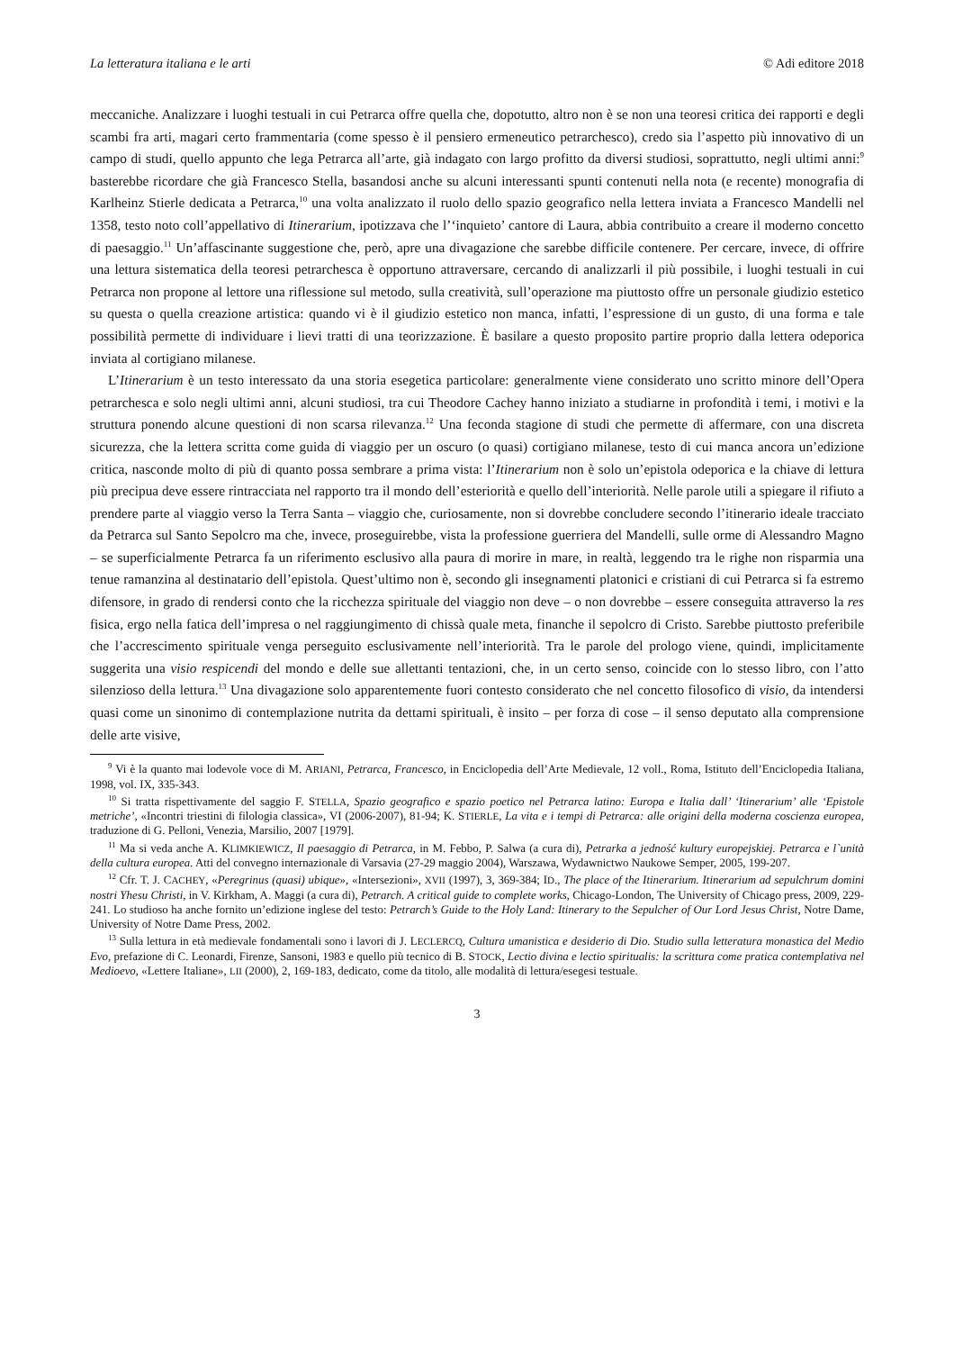La letteratura italiana e le arti © Adi editore 2018
meccaniche. Analizzare i luoghi testuali in cui Petrarca offre quella che, dopotutto, altro non è se non una teoresi critica dei rapporti e degli scambi fra arti, magari certo frammentaria (come spesso è il pensiero ermeneutico petrarchesco), credo sia l’aspetto più innovativo di un campo di studi, quello appunto che lega Petrarca all’arte, già indagato con largo profitto da diversi studiosi, soprattutto, negli ultimi anni:<sup>9</sup> basterebbe ricordare che già Francesco Stella, basandosi anche su alcuni interessanti spunti contenuti nella nota (e recente) monografia di Karlheinz Stierle dedicata a Petrarca,<sup>10</sup> una volta analizzato il ruolo dello spazio geografico nella lettera inviata a Francesco Mandelli nel 1358, testo noto coll’appellativo di Itinerarium, ipotizzava che l’‘inquieto’ cantore di Laura, abbia contribuito a creare il moderno concetto di paesaggio.<sup>11</sup> Un’affascinante suggestione che, però, apre una divagazione che sarebbe difficile contenere. Per cercare, invece, di offrire una lettura sistematica della teoresi petrarchesca è opportuno attraversare, cercando di analizzarli il più possibile, i luoghi testuali in cui Petrarca non propone al lettore una riflessione sul metodo, sulla creatività, sull’operazione ma piuttosto offre un personale giudizio estetico su questa o quella creazione artistica: quando vi è il giudizio estetico non manca, infatti, l’espressione di un gusto, di una forma e tale possibilità permette di individuare i lievi tratti di una teorizzazione. È basilare a questo proposito partire proprio dalla lettera odeporica inviata al cortigiano milanese.
L’Itinerarium è un testo interessato da una storia esegetica particolare: generalmente viene considerato uno scritto minore dell’Opera petrarchesca e solo negli ultimi anni, alcuni studiosi, tra cui Theodore Cachey hanno iniziato a studiarne in profondità i temi, i motivi e la struttura ponendo alcune questioni di non scarsa rilevanza.<sup>12</sup> Una feconda stagione di studi che permette di affermare, con una discreta sicurezza, che la lettera scritta come guida di viaggio per un oscuro (o quasi) cortigiano milanese, testo di cui manca ancora un’edizione critica, nasconde molto di più di quanto possa sembrare a prima vista: l’Itinerarium non è solo un’epistola odeporica e la chiave di lettura più precipua deve essere rintracciata nel rapporto tra il mondo dell’esteriorità e quello dell’interiorità. Nelle parole utili a spiegare il rifiuto a prendere parte al viaggio verso la Terra Santa – viaggio che, curiosamente, non si dovrebbe concludere secondo l’itinerario ideale tracciato da Petrarca sul Santo Sepolcro ma che, invece, proseguirebbe, vista la professione guerriera del Mandelli, sulle orme di Alessandro Magno – se superficialmente Petrarca fa un riferimento esclusivo alla paura di morire in mare, in realtà, leggendo tra le righe non risparmia una tenue ramanzina al destinatario dell’epistola. Quest’ultimo non è, secondo gli insegnamenti platonici e cristiani di cui Petrarca si fa estremo difensore, in grado di rendersi conto che la ricchezza spirituale del viaggio non deve – o non dovrebbe – essere conseguita attraverso la res fisica, ergo nella fatica dell’impresa o nel raggiungimento di chissà quale meta, finanche il sepolcro di Cristo. Sarebbe piuttosto preferibile che l’accrescimento spirituale venga perseguito esclusivamente nell’interiorità. Tra le parole del prologo viene, quindi, implicitamente suggerita una visio respicendi del mondo e delle sue allettanti tentazioni, che, in un certo senso, coincide con lo stesso libro, con l’atto silenzioso della lettura.<sup>13</sup> Una divagazione solo apparentemente fuori contesto considerato che nel concetto filosofico di visio, da intendersi quasi come un sinonimo di contemplazione nutrita da dettami spirituali, è insito – per forza di cose – il senso deputato alla comprensione delle arte visive,
<sup>9</sup> Vi è la quanto mai lodevole voce di M. ARIANI, Petrarca, Francesco, in Enciclopedia dell’Arte Medievale, 12 voll., Roma, Istituto dell’Enciclopedia Italiana, 1998, vol. IX, 335-343.
<sup>10</sup> Si tratta rispettivamente del saggio F. STELLA, Spazio geografico e spazio poetico nel Petrarca latino: Europa e Italia dall’ ‘Itinerarium’ alle ‘Epistole metriche’, «Incontri triestini di filologia classica», VI (2006-2007), 81-94; K. STIERLE, La vita e i tempi di Petrarca: alle origini della moderna coscienza europea, traduzione di G. Pelloni, Venezia, Marsilio, 2007 [1979].
<sup>11</sup> Ma si veda anche A. KLIMKIEWICZ, Il paesaggio di Petrarca, in M. Febbo, P. Salwa (a cura di), Petrarka a jedność kultury europejskiej. Petrarca e l`unità della cultura europea. Atti del convegno internazionale di Varsavia (27-29 maggio 2004), Warszawa, Wydawnictwo Naukowe Semper, 2005, 199-207.
<sup>12</sup> Cfr. T. J. CACHEY, «Peregrinus (quasi) ubique», «Intersezioni», XVII (1997), 3, 369-384; ID., The place of the Itinerarium. Itinerarium ad sepulchrum domini nostri Yhesu Christi, in V. Kirkham, A. Maggi (a cura di), Petrarch. A critical guide to complete works, Chicago-London, The University of Chicago press, 2009, 229-241. Lo studioso ha anche fornito un’edizione inglese del testo: Petrarch’s Guide to the Holy Land: Itinerary to the Sepulcher of Our Lord Jesus Christ, Notre Dame, University of Notre Dame Press, 2002.
<sup>13</sup> Sulla lettura in età medievale fondamentali sono i lavori di J. LECLERCQ, Cultura umanistica e desiderio di Dio. Studio sulla letteratura monastica del Medio Evo, prefazione di C. Leonardi, Firenze, Sansoni, 1983 e quello più tecnico di B. STOCK, Lectio divina e lectio spiritualis: la scrittura come pratica contemplativa nel Medioevo, «Lettere Italiane», LII (2000), 2, 169-183, dedicato, come da titolo, alle modalità di lettura/esegesi testuale.
3